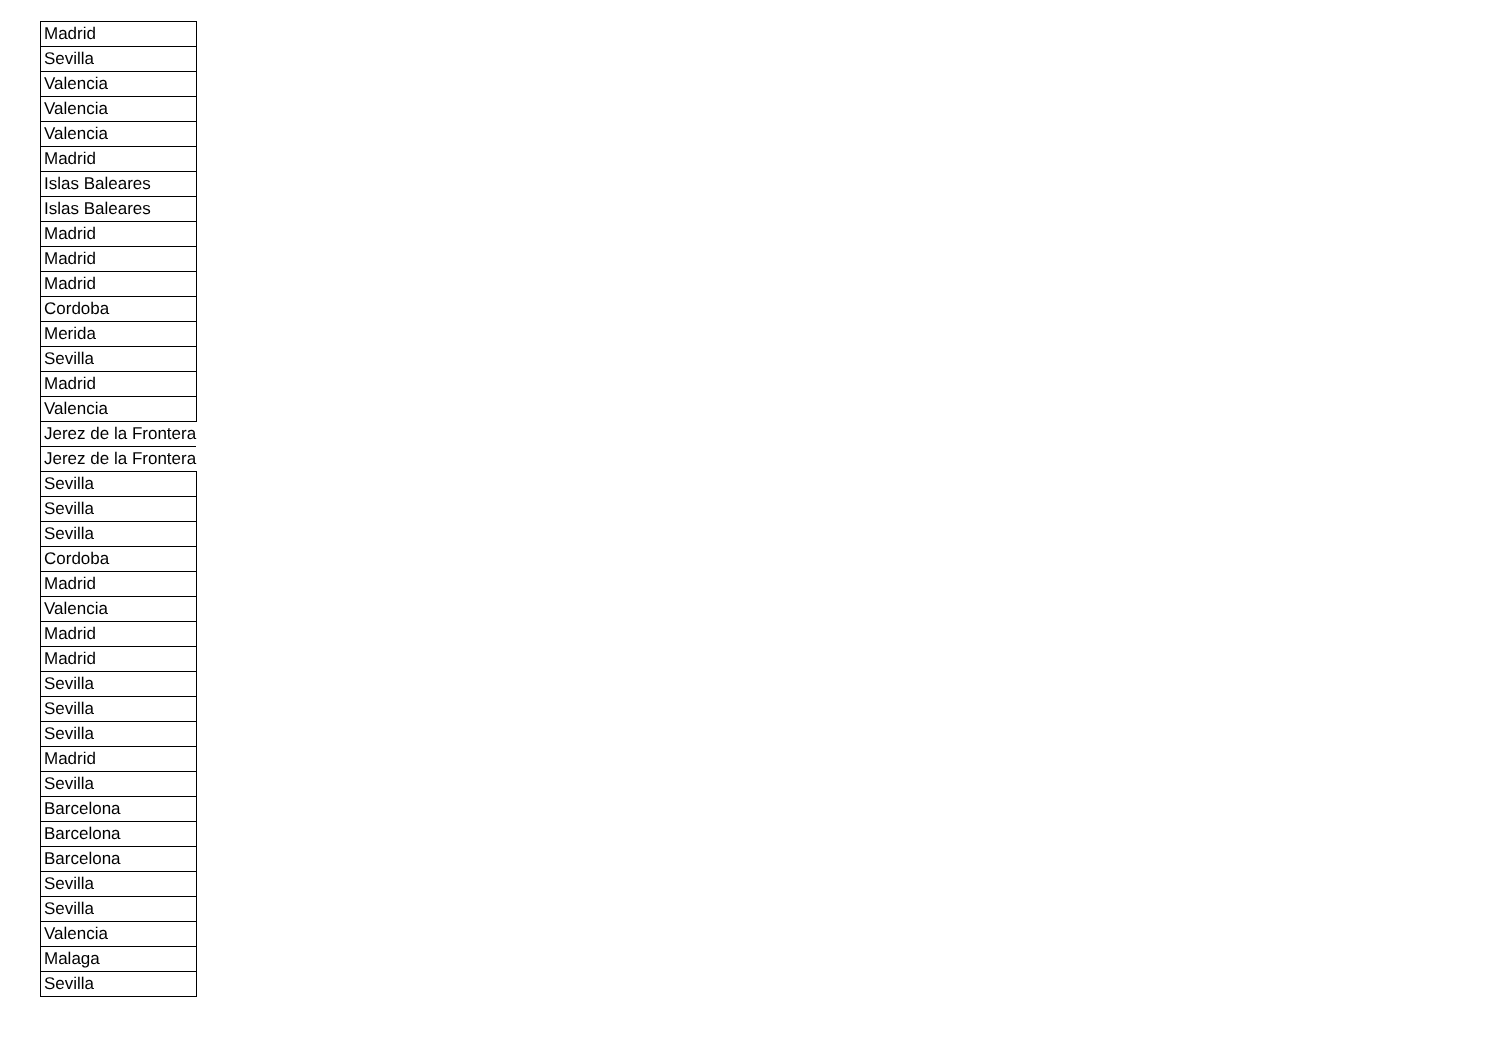| Madrid |
| Sevilla |
| Valencia |
| Valencia |
| Valencia |
| Madrid |
| Islas Baleares |
| Islas Baleares |
| Madrid |
| Madrid |
| Madrid |
| Cordoba |
| Merida |
| Sevilla |
| Madrid |
| Valencia |
| Jerez de la Frontera |
| Jerez de la Frontera |
| Sevilla |
| Sevilla |
| Sevilla |
| Cordoba |
| Madrid |
| Valencia |
| Madrid |
| Madrid |
| Sevilla |
| Sevilla |
| Sevilla |
| Madrid |
| Sevilla |
| Barcelona |
| Barcelona |
| Barcelona |
| Sevilla |
| Sevilla |
| Valencia |
| Malaga |
| Sevilla |